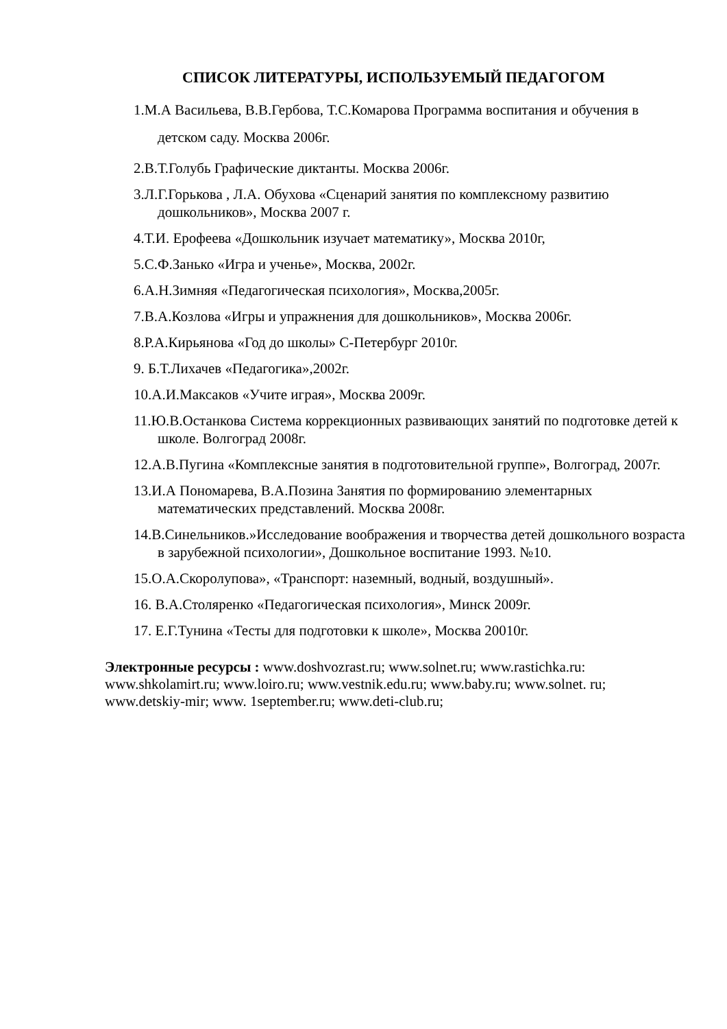СПИСОК ЛИТЕРАТУРЫ, ИСПОЛЬЗУЕМЫЙ ПЕДАГОГОМ
1.М.А Васильева, В.В.Гербова, Т.С.Комарова Программа воспитания и обучения в детском саду. Москва 2006г.
2.В.Т.Голубь Графические диктанты. Москва 2006г.
3.Л.Г.Горькова , Л.А. Обухова «Сценарий занятия по комплексному развитию дошкольников», Москва 2007 г.
4.Т.И. Ерофеева «Дошкольник изучает математику», Москва 2010г,
5.С.Ф.Занько «Игра и ученье», Москва, 2002г.
6.А.Н.Зимняя «Педагогическая психология», Москва,2005г.
7.В.А.Козлова «Игры и упражнения для дошкольников», Москва 2006г.
8.Р.А.Кирьянова «Год до школы» С-Петербург 2010г.
9. Б.Т.Лихачев «Педагогика»,2002г.
10.А.И.Максаков «Учите играя», Москва 2009г.
11.Ю.В.Останкова Система коррекционных развивающих занятий по подготовке детей к школе. Волгоград 2008г.
12.А.В.Пугина «Комплексные занятия в подготовительной группе», Волгоград, 2007г.
13.И.А Пономарева, В.А.Позина Занятия по формированию элементарных математических представлений. Москва 2008г.
14.В.Синельников.»Исследование воображения и творчества детей дошкольного возраста в зарубежной психологии», Дошкольное воспитание 1993. №10.
15.О.А.Скоролупова», «Транспорт: наземный, водный, воздушный».
16. В.А.Столяренко «Педагогическая психология», Минск 2009г.
17. Е.Г.Тунина «Тесты для подготовки к школе», Москва 20010г.
Электронные ресурсы : www.doshvozrast.ru; www.solnet.ru; www.rastichka.ru: www.shkolamirt.ru; www.loiro.ru; www.vestnik.edu.ru; www.baby.ru; www.solnet. ru; www.detskiy-mir; www. 1september.ru; www.deti-club.ru;